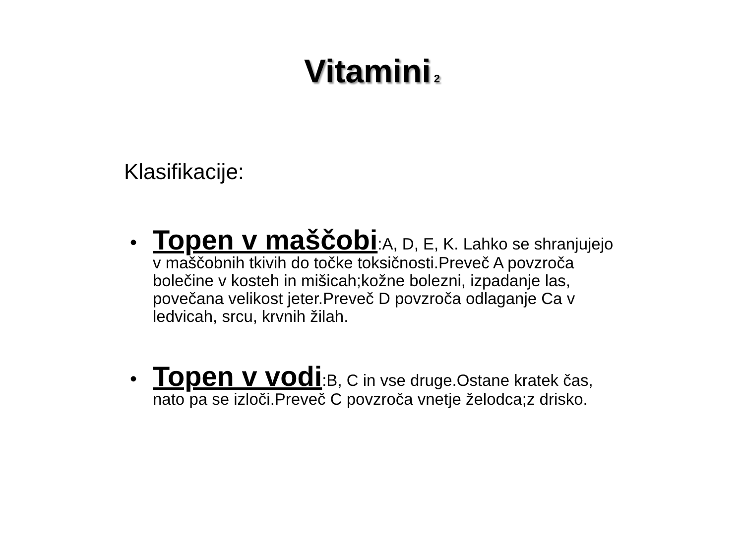Vitamini<sub>2</sub>
Klasifikacije:
• Topen v maščobi:A, D, E, K. Lahko se shranjujejo v maščobnih tkivih do točke toksičnosti.Preveč A povzroča bolečine v kosteh in mišicah;kožne bolezni, izpadanje las, povečana velikost jeter.Preveč D povzroča odlaganje Ca v ledvicah, srcu, krvnih žilah.
• Topen v vodi:B, C in vse druge.Ostane kratek čas, nato pa se izloči.Preveč C povzroča vnetje želodca;z drisko.